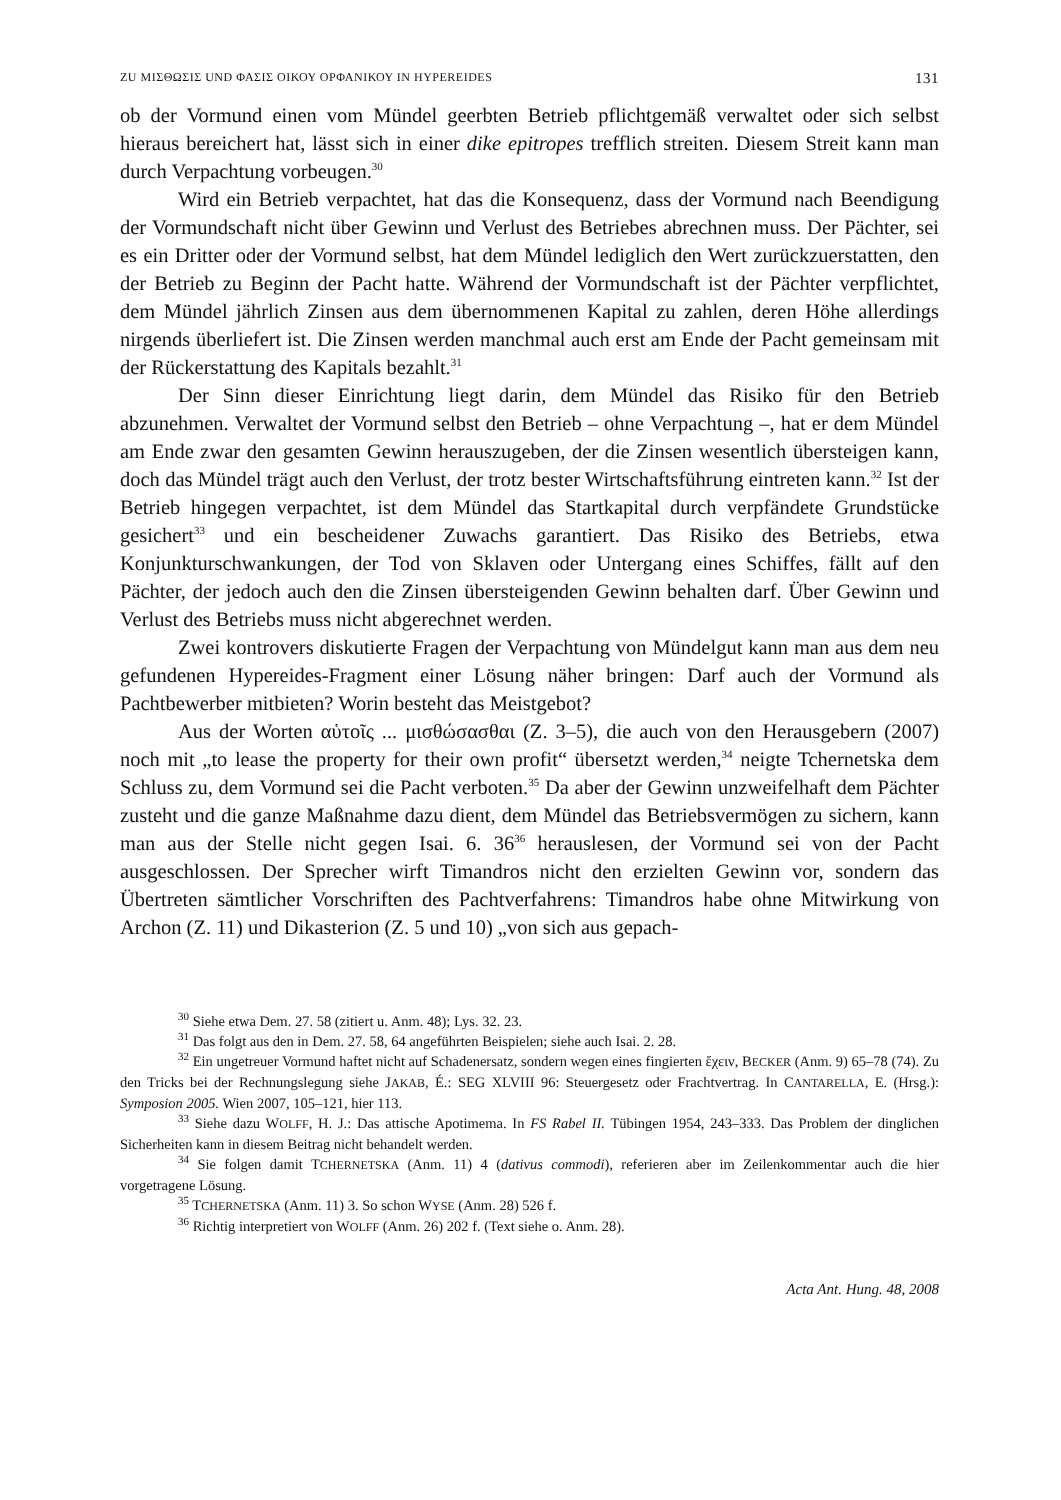ZU ΜΙΣΘΩΣΙΣ UND ΦΑΣΙΣ ΟΙΚΟΥ ΟΡΦΑΝΙΚΟΥ IN HYPEREIDES 131
ob der Vormund einen vom Mündel geerbten Betrieb pflichtgemäß verwaltet oder sich selbst hieraus bereichert hat, lässt sich in einer dike epitropes trefflich streiten. Diesem Streit kann man durch Verpachtung vorbeugen.<sup>30</sup>
Wird ein Betrieb verpachtet, hat das die Konsequenz, dass der Vormund nach Beendigung der Vormundschaft nicht über Gewinn und Verlust des Betriebes abrechnen muss. Der Pächter, sei es ein Dritter oder der Vormund selbst, hat dem Mündel lediglich den Wert zurückzuerstatten, den der Betrieb zu Beginn der Pacht hatte. Während der Vormundschaft ist der Pächter verpflichtet, dem Mündel jährlich Zinsen aus dem übernommenen Kapital zu zahlen, deren Höhe allerdings nirgends überliefert ist. Die Zinsen werden manchmal auch erst am Ende der Pacht gemeinsam mit der Rückerstattung des Kapitals bezahlt.<sup>31</sup>
Der Sinn dieser Einrichtung liegt darin, dem Mündel das Risiko für den Betrieb abzunehmen. Verwaltet der Vormund selbst den Betrieb – ohne Verpachtung –, hat er dem Mündel am Ende zwar den gesamten Gewinn herauszugeben, der die Zinsen wesentlich übersteigen kann, doch das Mündel trägt auch den Verlust, der trotz bester Wirtschaftsführung eintreten kann.<sup>32</sup> Ist der Betrieb hingegen verpachtet, ist dem Mündel das Startkapital durch verpfändete Grundstücke gesichert<sup>33</sup> und ein bescheidener Zuwachs garantiert. Das Risiko des Betriebs, etwa Konjunkturschwankungen, der Tod von Sklaven oder Untergang eines Schiffes, fällt auf den Pächter, der jedoch auch den die Zinsen übersteigenden Gewinn behalten darf. Über Gewinn und Verlust des Betriebs muss nicht abgerechnet werden.
Zwei kontrovers diskutierte Fragen der Verpachtung von Mündelgut kann man aus dem neu gefundenen Hypereides-Fragment einer Lösung näher bringen: Darf auch der Vormund als Pachtbewerber mitbieten? Worin besteht das Meistgebot?
Aus der Worten αὑτοῖς ... μισθώσασθαι (Z. 3–5), die auch von den Herausgebern (2007) noch mit „to lease the property for their own profit“ übersetzt werden,<sup>34</sup> neigte Tchernetska dem Schluss zu, dem Vormund sei die Pacht verboten.<sup>35</sup> Da aber der Gewinn unzweifelhaft dem Pächter zusteht und die ganze Maßnahme dazu dient, dem Mündel das Betriebsvermögen zu sichern, kann man aus der Stelle nicht gegen Isai. 6. 36<sup>36</sup> herauslesen, der Vormund sei von der Pacht ausgeschlossen. Der Sprecher wirft Timandros nicht den erzielten Gewinn vor, sondern das Übertreten sämtlicher Vorschriften des Pachtverfahrens: Timandros habe ohne Mitwirkung von Archon (Z. 11) und Dikasterion (Z. 5 und 10) „von sich aus gepach-
<sup>30</sup> Siehe etwa Dem. 27. 58 (zitiert u. Anm. 48); Lys. 32. 23.
<sup>31</sup> Das folgt aus den in Dem. 27. 58, 64 angeführten Beispielen; siehe auch Isai. 2. 28.
<sup>32</sup> Ein ungetreuer Vormund haftet nicht auf Schadenersatz, sondern wegen eines fingierten ἔχειν, BECKER (Anm. 9) 65–78 (74). Zu den Tricks bei der Rechnungslegung siehe JAKAB, É.: SEG XLVIII 96: Steuergesetz oder Frachtvertrag. In CANTARELLA, E. (Hrsg.): Symposion 2005. Wien 2007, 105–121, hier 113.
<sup>33</sup> Siehe dazu WOLFF, H. J.: Das attische Apotimema. In FS Rabel II. Tübingen 1954, 243–333. Das Problem der dinglichen Sicherheiten kann in diesem Beitrag nicht behandelt werden.
<sup>34</sup> Sie folgen damit TCHERNETSKA (Anm. 11) 4 (dativus commodi), referieren aber im Zeilenkommentar auch die hier vorgetragene Lösung.
<sup>35</sup> TCHERNETSKA (Anm. 11) 3. So schon WYSE (Anm. 28) 526 f.
<sup>36</sup> Richtig interpretiert von WOLFF (Anm. 26) 202 f. (Text siehe o. Anm. 28).
Acta Ant. Hung. 48, 2008